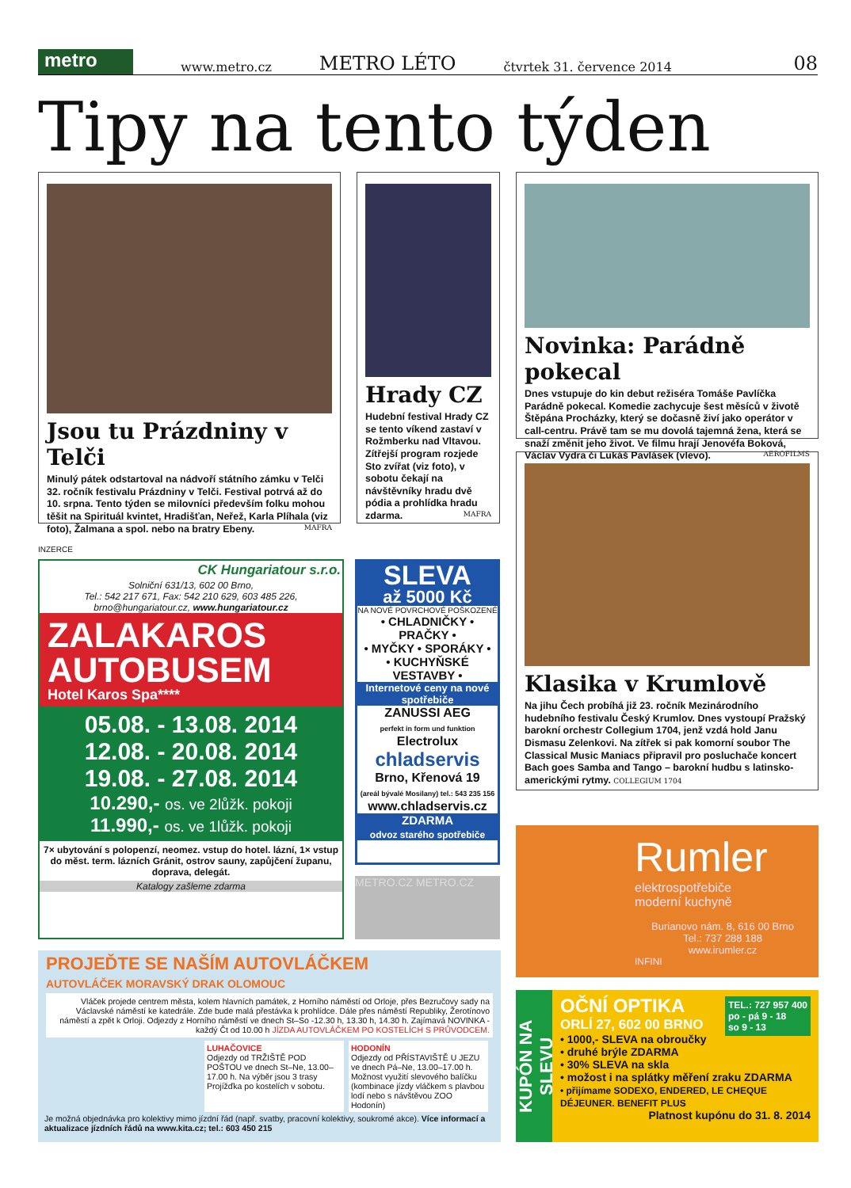metro
www.metro.cz METRO LÉTO čtvrtek 31. července 2014 08
Tipy na tento týden
Jsou tu Prázdniny v Telči
Minulý pátek odstartoval na nádvoří státního zámku v Telči 32. ročník festivalu Prázdniny v Telči. Festival potrvá až do 10. srpna. Tento týden se milovníci především folku mohou těšit na Spirituál kvintet, Hradišťan, Neřež, Karla Plíhala (viz foto), Žalmana a spol. nebo na bratry Ebeny. MAFRA
Hrady CZ
Hudební festival Hrady CZ se tento víkend zastaví v Rožmberku nad Vltavou. Zítřejší program rozjede Sto zvířat (viz foto), v sobotu čekají na návštěvníky hradu dvě pódia a prohlídka hradu zdarma. MAFRA
Novinka: Parádně pokecal
Dnes vstupuje do kin debut režiséra Tomáše Pavlíčka Parádně pokecal. Komedie zachycuje šest měsíců v životě Štěpána Procházky, který se dočasně živí jako operátor v call-centru. Právě tam se mu dovolá tajemná žena, která se snaží změnit jeho život. Ve filmu hrají Jenovéfa Boková, Václav Vydra či Lukáš Pavlásek (vlevo). AEROFILMS
Klasika v Krumlově
Na jihu Čech probíhá již 23. ročník Mezinárodního hudebního festivalu Český Krumlov. Dnes vystoupí Pražský barokní orchestr Collegium 1704, jenž vzdá hold Janu Dismasu Zelenkovi. Na zítřek si pak komorní soubor The Classical Music Maniacs připravil pro posluchače koncert Bach goes Samba and Tango – barokní hudbu s latinsko-americkými rytmy. COLLEGIUM 1704
INZERCE
CK Hungariatour s.r.o.
Solniční 631/13, 602 00 Brno,
Tel.: 542 217 671, Fax: 542 210 629, 603 485 226,
brno@hungariatour.cz, www.hungariatour.cz
ZALAKAROS
AUTOBUSEM
Hotel Karos Spa****
05.08. - 13.08. 2014
12.08. - 20.08. 2014
19.08. - 27.08. 2014
10.290,- os. ve 2lůžk. pokoji
11.990,- os. ve 1lůžk. pokoji
7× ubytování s polopenzí, neomez. vstup do hotel. lázní, 1× vstup do měst. term. lázních Gránit, ostrov sauny, zapůjčení županu, doprava, delegát.
Katalogy zašleme zdarma
SLEVA
až 5000 Kč
NA NOVÉ POVRCHOVÉ POŠKOZENÉ
• CHLADNIČKY • PRAČKY •
• MYČKY • SPORÁKY •
• KUCHYŇSKÉ VESTAVBY •
Internetové ceny na nové spotřebiče
ZANUSSI AEG
perfekt in form und funktion
Electrolux
chladservis
Brno, Křenová 19
(areál bývalé Mosilany) tel.: 543 235 156
www.chladservis.cz
ZDARMA
odvoz starého spotřebiče
METRO.CZ METRO.CZ
PROJEĎTE SE NAŠÍM AUTOVLÁČKEM
AUTOVLÁČEK MORAVSKÝ DRAK OLOMOUC
Vláček projede centrem města, kolem hlavních památek, z Horního náměstí od Orloje, přes Bezručovy sady na Václavské náměstí ke katedrále. Zde bude malá přestávka k prohlídce. Dále přes náměstí Republiky, Žerotínovo náměstí a zpět k Orloji. Odjezdy z Horního náměstí ve dnech St–So -12.30 h, 13.30 h, 14.30 h. Zajímavá NOVINKA - každý Čt od 10.00 h JÍZDA AUTOVLÁČKEM PO KOSTELÍCH S PRŮVODCEM.
LUHAČOVICE
Odjezdy od TRŽIŠTĚ POD POŠTOU ve dnech St–Ne, 13.00–17.00 h. Na výběr jsou 3 trasy Projížďka po kostelích v sobotu.
HODONÍN
Odjezdy od PŘÍSTAVIŠTĚ U JEZU ve dnech Pá–Ne, 13.00–17.00 h. Možnost využití slevového balíčku (kombinace jízdy vláčkem s plavbou lodí nebo s návštěvou ZOO Hodonín)
Je možná objednávka pro kolektivy mimo jízdní řád (např. svatby, pracovní kolektivy, soukromé akce). Více informací a aktualizace jízdních řádů na www.kita.cz; tel.: 603 450 215
Rumler
elektrospotřebiče
moderní kuchyně
Burianovo nám. 8, 616 00 Brno
Tel.: 737 288 188
www.irumler.cz
INFINI
KUPÓN NA SLEVU
OČNÍ OPTIKA
ORLÍ 27, 602 00 BRNO
TEL.: 727 957 400
po - pá 9 - 18
so 9 - 13
• 1000,- SLEVA na obroučky
• druhé brýle ZDARMA
• 30% SLEVA na skla
• možost i na splátky měření zraku ZDARMA
• přijímame SODEXO, ENDERED, LE CHEQUE DÉJEUNER. BENEFIT PLUS
Platnost kupónu do 31. 8. 2014